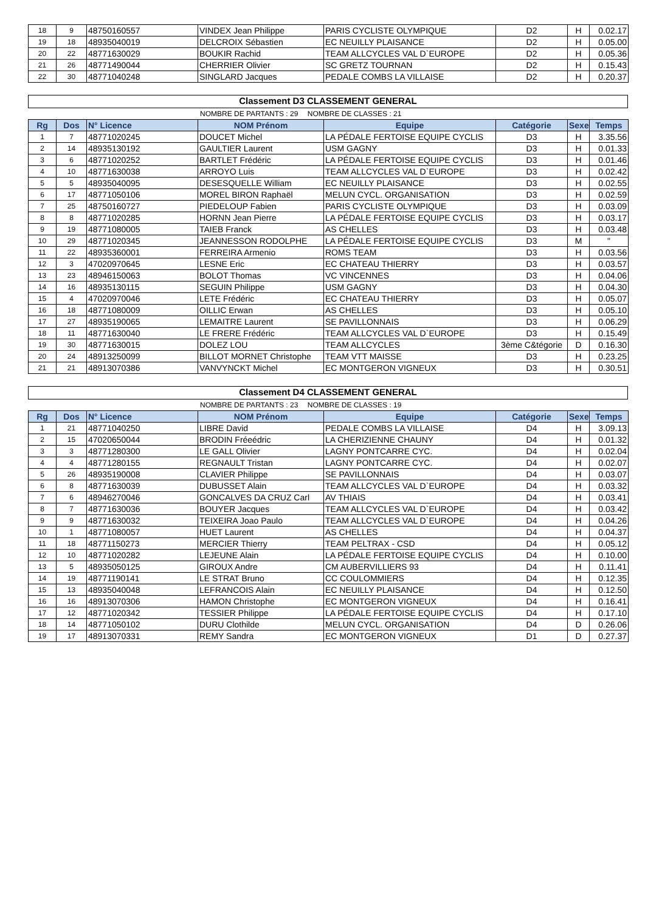| 18 | 9 | 48750160557 | VINDEX Jean Philippe | PARIS CYCLISTE OLYMPIQUE | D2 | H | 0.02.17 |
| 19 | 18 | 48935040019 | DELCROIX Sébastien | EC NEUILLY PLAISANCE | D2 | H | 0.05.00 |
| 20 | 22 | 48771630029 | BOUKIR Rachid | TEAM ALLCYCLES VAL D`EUROPE | D2 | H | 0.05.36 |
| 21 | 26 | 48771490044 | CHERRIER Olivier | SC GRETZ TOURNAN | D2 | H | 0.15.43 |
| 22 | 30 | 48771040248 | SINGLARD Jacques | PEDALE COMBS LA VILLAISE | D2 | H | 0.20.37 |
Classement D3 CLASSEMENT GENERAL
NOMBRE DE PARTANTS : 29 NOMBRE DE CLASSES : 21
| Rg | Dos | N° Licence | NOM Prénom | Equipe | Catégorie | Sexe | Temps |
| --- | --- | --- | --- | --- | --- | --- | --- |
| 1 | 7 | 48771020245 | DOUCET Michel | LA PÉDALE FERTOISE EQUIPE CYCLIS | D3 | H | 3.35.56 |
| 2 | 14 | 48935130192 | GAULTIER Laurent | USM GAGNY | D3 | H | 0.01.33 |
| 3 | 6 | 48771020252 | BARTLET Frédéric | LA PÉDALE FERTOISE EQUIPE CYCLIS | D3 | H | 0.01.46 |
| 4 | 10 | 48771630038 | ARROYO Luis | TEAM ALLCYCLES VAL D`EUROPE | D3 | H | 0.02.42 |
| 5 | 5 | 48935040095 | DESESQUELLE William | EC NEUILLY PLAISANCE | D3 | H | 0.02.55 |
| 6 | 17 | 48771050106 | MOREL BIRON Raphaël | MELUN CYCL. ORGANISATION | D3 | H | 0.02.59 |
| 7 | 25 | 48750160727 | PIEDELOUP Fabien | PARIS CYCLISTE OLYMPIQUE | D3 | H | 0.03.09 |
| 8 | 8 | 48771020285 | HORNN Jean Pierre | LA PÉDALE FERTOISE EQUIPE CYCLIS | D3 | H | 0.03.17 |
| 9 | 19 | 48771080005 | TAIEB Franck | AS CHELLES | D3 | H | 0.03.48 |
| 10 | 29 | 48771020345 | JEANNESSON RODOLPHE | LA PÉDALE FERTOISE EQUIPE CYCLIS | D3 | M | " |
| 11 | 22 | 48935360001 | FERREIRA Armenio | ROMS TEAM | D3 | H | 0.03.56 |
| 12 | 3 | 47020970645 | LESNE Eric | EC CHATEAU THIERRY | D3 | H | 0.03.57 |
| 13 | 23 | 48946150063 | BOLOT Thomas | VC VINCENNES | D3 | H | 0.04.06 |
| 14 | 16 | 48935130115 | SEGUIN Philippe | USM GAGNY | D3 | H | 0.04.30 |
| 15 | 4 | 47020970046 | LETE Frédéric | EC CHATEAU THIERRY | D3 | H | 0.05.07 |
| 16 | 18 | 48771080009 | OILLIC Erwan | AS CHELLES | D3 | H | 0.05.10 |
| 17 | 27 | 48935190065 | LEMAITRE Laurent | SE PAVILLONNAIS | D3 | H | 0.06.29 |
| 18 | 11 | 48771630040 | LE FRERE Frédéric | TEAM ALLCYCLES VAL D`EUROPE | D3 | H | 0.15.49 |
| 19 | 30 | 48771630015 | DOLEZ LOU | TEAM ALLCYCLES | 3ème C&tégorie | D | 0.16.30 |
| 20 | 24 | 48913250099 | BILLOT MORNET Christophe | TEAM VTT MAISSE | D3 | H | 0.23.25 |
| 21 | 21 | 48913070386 | VANVYNCKT Michel | EC MONTGERON VIGNEUX | D3 | H | 0.30.51 |
Classement D4 CLASSEMENT GENERAL
NOMBRE DE PARTANTS : 23 NOMBRE DE CLASSES : 19
| Rg | Dos | N° Licence | NOM Prénom | Equipe | Catégorie | Sexe | Temps |
| --- | --- | --- | --- | --- | --- | --- | --- |
| 1 | 21 | 48771040250 | LIBRE David | PEDALE COMBS LA VILLAISE | D4 | H | 3.09.13 |
| 2 | 15 | 47020650044 | BRODIN Fréeédric | LA CHERIZIENNE CHAUNY | D4 | H | 0.01.32 |
| 3 | 3 | 48771280300 | LE GALL Olivier | LAGNY PONTCARRE CYC. | D4 | H | 0.02.04 |
| 4 | 4 | 48771280155 | REGNAULT Tristan | LAGNY PONTCARRE CYC. | D4 | H | 0.02.07 |
| 5 | 26 | 48935190008 | CLAVIER Philippe | SE PAVILLONNAIS | D4 | H | 0.03.07 |
| 6 | 8 | 48771630039 | DUBUSSET Alain | TEAM ALLCYCLES VAL D`EUROPE | D4 | H | 0.03.32 |
| 7 | 6 | 48946270046 | GONCALVES DA CRUZ Carl | AV THIAIS | D4 | H | 0.03.41 |
| 8 | 7 | 48771630036 | BOUYER Jacques | TEAM ALLCYCLES VAL D`EUROPE | D4 | H | 0.03.42 |
| 9 | 9 | 48771630032 | TEIXEIRA Joao Paulo | TEAM ALLCYCLES VAL D`EUROPE | D4 | H | 0.04.26 |
| 10 | 1 | 48771080057 | HUET Laurent | AS CHELLES | D4 | H | 0.04.37 |
| 11 | 18 | 48771150273 | MERCIER Thierry | TEAM PELTRAX - CSD | D4 | H | 0.05.12 |
| 12 | 10 | 48771020282 | LEJEUNE Alain | LA PÉDALE FERTOISE EQUIPE CYCLIS | D4 | H | 0.10.00 |
| 13 | 5 | 48935050125 | GIROUX Andre | CM AUBERVILLIERS 93 | D4 | H | 0.11.41 |
| 14 | 19 | 48771190141 | LE STRAT Bruno | CC COULOMMIERS | D4 | H | 0.12.35 |
| 15 | 13 | 48935040048 | LEFRANCOIS Alain | EC NEUILLY PLAISANCE | D4 | H | 0.12.50 |
| 16 | 16 | 48913070306 | HAMON Christophe | EC MONTGERON VIGNEUX | D4 | H | 0.16.41 |
| 17 | 12 | 48771020342 | TESSIER Philippe | LA PÉDALE FERTOISE EQUIPE CYCLIS | D4 | H | 0.17.10 |
| 18 | 14 | 48771050102 | DURU Clothilde | MELUN CYCL. ORGANISATION | D4 | D | 0.26.06 |
| 19 | 17 | 48913070331 | REMY Sandra | EC MONTGERON VIGNEUX | D1 | D | 0.27.37 |